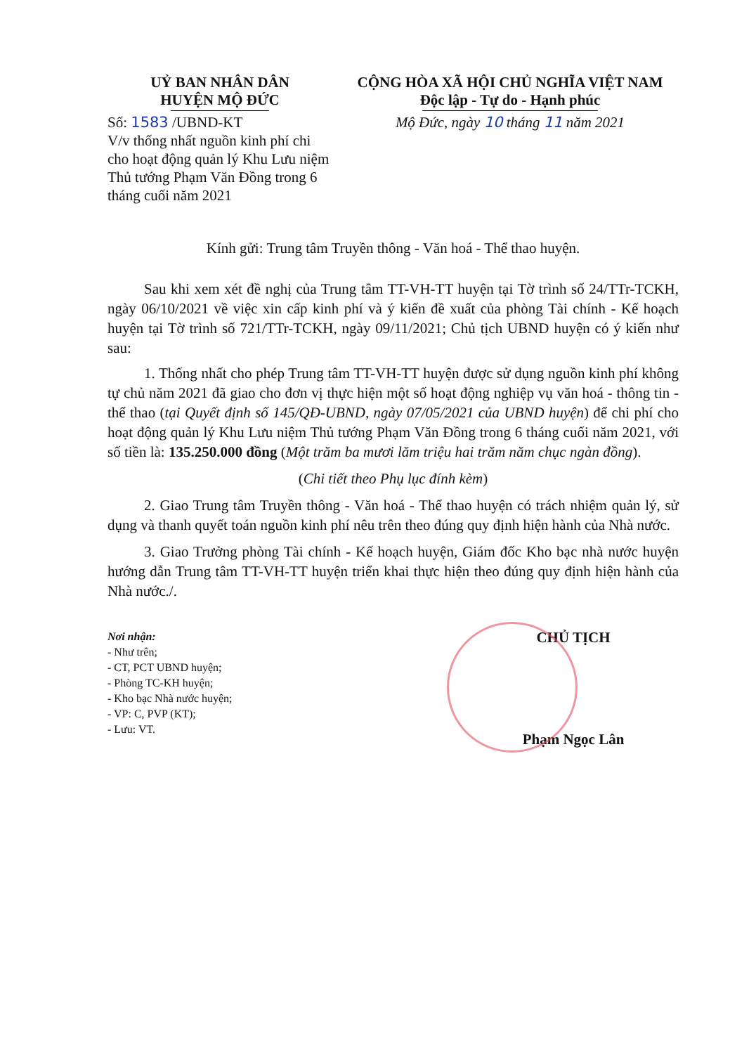UỶ BAN NHÂN DÂN
HUYỆN MỘ ĐỨC
Số: 1583 /UBND-KT
V/v thống nhất nguồn kinh phí chi cho hoạt động quản lý Khu Lưu niệm Thủ tướng Phạm Văn Đồng trong 6 tháng cuối năm 2021
CỘNG HÒA XÃ HỘI CHỦ NGHĨA VIỆT NAM
Độc lập - Tự do - Hạnh phúc
Mộ Đức, ngày 10 tháng 11 năm 2021
Kính gửi: Trung tâm Truyền thông - Văn hoá - Thể thao huyện.
Sau khi xem xét đề nghị của Trung tâm TT-VH-TT huyện tại Tờ trình số 24/TTr-TCKH, ngày 06/10/2021 về việc xin cấp kinh phí và ý kiến đề xuất của phòng Tài chính - Kế hoạch huyện tại Tờ trình số 721/TTr-TCKH, ngày 09/11/2021; Chủ tịch UBND huyện có ý kiến như sau:
1. Thống nhất cho phép Trung tâm TT-VH-TT huyện được sử dụng nguồn kinh phí không tự chủ năm 2021 đã giao cho đơn vị thực hiện một số hoạt động nghiệp vụ văn hoá - thông tin - thể thao (tại Quyết định số 145/QĐ-UBND, ngày 07/05/2021 của UBND huyện) để chi phí cho hoạt động quản lý Khu Lưu niệm Thủ tướng Phạm Văn Đồng trong 6 tháng cuối năm 2021, với số tiền là: 135.250.000 đồng (Một trăm ba mươi lăm triệu hai trăm năm chục ngàn đồng).
(Chi tiết theo Phụ lục đính kèm)
2. Giao Trung tâm Truyền thông - Văn hoá - Thể thao huyện có trách nhiệm quản lý, sử dụng và thanh quyết toán nguồn kinh phí nêu trên theo đúng quy định hiện hành của Nhà nước.
3. Giao Trưởng phòng Tài chính - Kế hoạch huyện, Giám đốc Kho bạc nhà nước huyện hướng dẫn Trung tâm TT-VH-TT huyện triển khai thực hiện theo đúng quy định hiện hành của Nhà nước./.
Nơi nhận:
- Như trên;
- CT, PCT UBND huyện;
- Phòng TC-KH huyện;
- Kho bạc Nhà nước huyện;
- VP: C, PVP (KT);
- Lưu: VT.
CHỦ TỊCH
Phạm Ngọc Lân